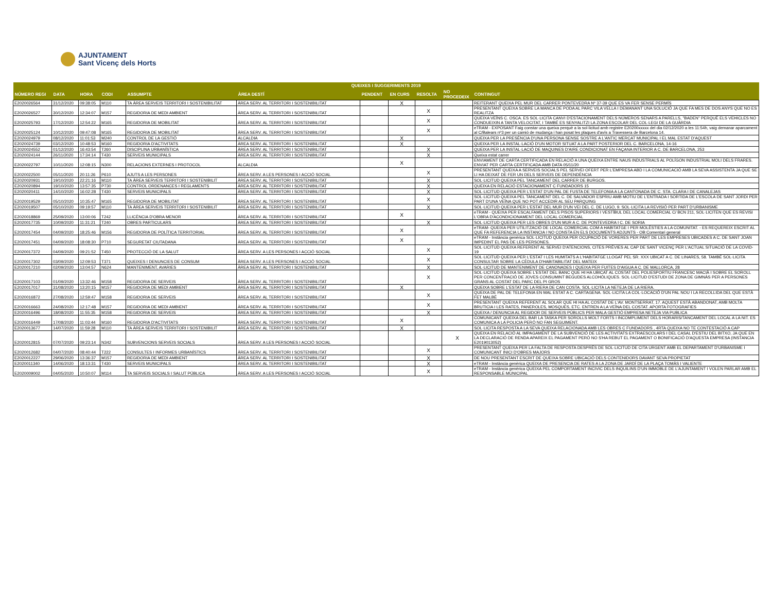AJUNTAMENT
Sant Vicenç dels Horts
| QUEIXES I SUGGERIMENTS 2019 | | | | | | | | | | |
| --- | --- | --- | --- | --- | --- | --- | --- | --- | --- | --- |
| NÚMERO REGI | DATA | HORA | CODI | ASSUMPTE | ÀREA DESTÍ | PENDENT | EN CURS | RESOLTA | NO PROCEDEIX | CONTINGUT |
| E2020026564 | 31/12/2020 | 09:38:05 | M110 | TA ÀREA SERVEIS TERRITORI I SOSTENIBILITAT | ÀREA SERV. AL TERRITORI I SOSTENIBILITAT | | X | | | REITERANT QUEIXA PEL MUR DEL CARRER PONTEVEDRA Nº 37-39 QUE ES VA FER SENSE PERMÍS |
| E2020026527 | 30/12/2020 | 12:34:07 | M157 | REGIDORIA DE MEDI AMBIENT | ÀREA SERV. AL TERRITORI I SOSTENIBILITAT | | | X | | PRESENTANT QUEIXA SOBRE LA MANCA DE PODA AL PARC VILA VELLA I DEMANANT UNA SOLUCIÓ JA QUE FA MES DE DOS ANYS QUE NO ES REALITZA |
| E2020025793 | 17/12/2020 | 12:54:22 | M165 | REGIDORIA DE MOBILITAT | ÀREA SERV. AL TERRITORI I SOSTENIBILITAT | | | X | | QUEIXA VEÏNS C. OSCA. ES SOL·LICITA CANVI D'ESTACIONAMENT DELS NÚMEROS SENARS A PARELLS, "BADEN" PERQUÈ ELS VEHICLES NO CONDUEIXIN A TANTA VELOCITAT, I TAMBÉ ES SENYALITZI LA ZONA ESCOLAR DEL COL·LEGI DE LA GUÀRDIA |
| E2020025124 | 10/12/2020 | 09:47:08 | M165 | REGIDORIA DE MOBILITAT | ÀREA SERV. AL TERRITORI I SOSTENIBILITAT | | | X | | eTRAM - EXPOSANT Faig constar una queixa perquè a la sol·licitud amb registre E20200xxxxx del dia 02/12/2020 a les 11:54h, vaig demanar aparcament al C/Balears nº3 per un camió de mudança i han posat les plaques d'avís a Travessera de Barcelona 14. |
| E2020024979 | 08/12/2020 | 11:01:53 | M240 | CONTROL DE LA GESTIÓ | ALCALDIA | | X | | | QUEIXA PER LA PRESÈNCIA D'UNA PERSONA SENSE SOSTRE A L'ANTIC MERCAT MUNICIPAL I EL MAL ESTAT D'AQUEST |
| E2020024739 | 03/12/2020 | 10:48:53 | M160 | REGIDORIA D'ACTIVITATS | ÀREA SERV. AL TERRITORI I SOSTENIBILITAT | | X | | | QUEIXA PER LA INSTAL·LACIÓ D'UN MOTOR SITUAT A LA PART POSTERIOR DEL C. BARCELONA, 14-16 |
| E2020024552 | 01/12/2020 | 16:43:54 | T260 | DISCIPLINA URBANÍSTICA | ÀREA SERV. AL TERRITORI I SOSTENIBILITAT | | | X | | QUEIXA PER LA INSTAL·LACIÓ DE MAQUINES D'AIRE CONDICIONAT EN FAÇANA INTERIOR A C. DE BARCELONA, 253 |
| E2020024144 | 26/11/2020 | 17:34:14 | T430 | SERVEIS MUNICIPALS | ÀREA SERV. AL TERRITORI I SOSTENIBILITAT | | | X | | Queixa estat carrer |
| E2020022797 | 10/11/2020 | 12:08:15 | N300 | RELACIONS EXTERNES I PROTOCOL | ALCALDIA | | X | | | ENVIAMENT DE CARTA CERTIFICADA EN RELACIÓ A UNA QUEIXA ENTRE NAUS INDUSTRIALS AL POLÍGON INDUSTRIAL MOLI DELS FRARES. ENVIAT PER CARTA CERTIFICADA AMB DATA 05/11/20 |
| E2020022500 | 05/11/2020 | 20:11:26 | P610 | AJUTS A LES PERSONES | ÀREA SERV. A LES PERSONES I ACCIÓ SOCIAL | | | X | | PRESENTANT QUEIXA A SERVEIS SOCIALS PEL SERVEI OFERT PER L'EMPRESA ABD I LA COMUNICACIÓ AMB LA SEVA ASSISTENTA JA QUE SE LI HA DEIXAT DE FER UN DELS SERVEIS DE DEPENDÈNCIA |
| E2020020931 | 19/10/2020 | 22:21:16 | M110 | TA ÀREA SERVEIS TERRITORI I SOSTENIBILIT | ÀREA SERV. AL TERRITORI I SOSTENIBILITAT | | | X | | SOL·LICITUD QUEIXA PEL TANCAMENT DEL CARRER DE BURGOS. |
| E2020020894 | 19/10/2020 | 13:57:35 | P730 | CONTROL ORDENANCES I REGLAMENTS | ÀREA SERV. AL TERRITORI I SOSTENIBILITAT | | | X | | QUEIXA EN RELACIÓ ESTACIONAMENT C FUNDADORS 15 |
| E2020020411 | 14/10/2020 | 16:02:28 | T430 | SERVEIS MUNICIPALS | ÀREA SERV. AL TERRITORI I SOSTENIBILITAT | | | X | | SOL·LICITUD QUEIXA PER L'ESTAT D'UN PAL DE FUSTA DE TELEFONIA A LA CANTONADA DE C. STA. CLARA I DE CANALEJAS |
| E2020019529 | 05/10/2020 | 10:35:47 | M165 | REGIDORIA DE MOBILITAT | ÀREA SERV. AL TERRITORI I SOSTENIBILITAT | | | X | | SOL·LICITUD QUEIXA PEL TANCAMENT DEL C. DE SALVADOR ESPRIU AMB MOTIU DE L'ENTRADA I SORTIDA DE L'ESCOLA DE SANT JORDI PER PART D'UNA VEÏNA QUE NO POT ACCEDIR AL SEU PARQUING |
| E2020019507 | 05/10/2020 | 09:19:57 | M110 | TA ÀREA SERVEIS TERRITORI I SOSTENIBILIT | ÀREA SERV. AL TERRITORI I SOSTENIBILITAT | | | X | | SOL·LICITUD QUEIXA PER L'ESTAT DEL MUR D'UN VEI DEL C. DE LUGO, 9. SOL·LICITA LA REVISIÓ PER PART D'URBANISME |
| E2020018869 | 25/09/2020 | 13:00:06 | T242 | LLICÈNCIA D'OBRA MENOR | ÀREA SERV. AL TERRITORI I SOSTENIBILITAT | | X | | | eTRAM - QUEIXA PER ESCALFAMENT DELS PISOS SUPERIORS I VESTÍBUL DEL LOCAL COMERCIAL C/ BCN 211, SOL·LICITEN QUE ES REVISI L'OBRA D'ACONDICIONAMENT DEL LOCAL COMERCIAL |
| E2020017735 | 10/09/2020 | 11:31:21 | T240 | OBRES PARTICULARS | ÀREA SERV. AL TERRITORI I SOSTENIBILITAT | | | X | | SOL·LICITUD QUEIXA PER LES OBRES D'UN MUR A C. DE PONTEVEDRA I C. DE SORIA |
| E2020017454 | 04/09/2020 | 18:25:46 | M156 | REGIDORIA DE POLÍTICA TERRITORIAL | ÀREA SERV. AL TERRITORI I SOSTENIBILITAT | | X | | | eTRAM- QUEIXA PER UTILITZACIÓ DE LOCAL COMERCIAL COM A HABITATGE I PER MOLÈSTIES A LA COMUNITAT. - ES REQUEREIX ESCRIT AL QUE FA REFERENCIA LA INSTANCIA I NO CONSTA EN ELS DOCUMENTS ADJUNTS - OB:Comentari general |
| E2020017451 | 04/09/2020 | 18:08:30 | P710 | SEGURETAT CIUTADANA | ÀREA SERV. AL TERRITORI I SOSTENIBILITAT | | X | | | eTRAM - Instància genèrica SOL·LICITUD QUEIXA PER OCUPACIÓ DE VORERES PER PART DE LES EMPRESES UBICADES A C. DE SANT JOAN IMPEDINT EL PAS DE LES PERSONES. |
| E2020017372 | 04/09/2020 | 09:21:52 | T450 | PROTECCIÓ DE LA SALUT | ÀREA SERV. A LES PERSONES I ACCIÓ SOCIAL | | | X | | SOL·LICITUD QUEIXA REFERENT AL SERVEI D'ATENCIONS, CITES PRÈVIES AL CAP DE SANT VICENÇ PER L'ACTUAL SITUACIÓ DE LA COVID-19 |
| E2020017302 | 03/09/2020 | 12:09:53 | T371 | QUEIXES I DENUNCIES DE CONSUM | ÀREA SERV. A LES PERSONES I ACCIÓ SOCIAL | | | X | | SOL·LICITUD QUEIXA PER L'ESTAT I LES HUMITATS A L'HABITATGE LLOGAT PEL SR. XXX UBICAT A C. DE LINARES, 58. TAMBÉ SOL·LICITA CONSULTAR SOBRE LA CÈDULA D'HABITABILITAT DEL MATEIX |
| E2020017210 | 02/09/2020 | 13:04:57 | N624 | MANTENIMENT, AVARIES | ÀREA SERV. AL TERRITORI I SOSTENIBILITAT | | | X | | SOL·LICITUD DE MANTENIMENT DE CANONADES I QUEIXA PER FUITES D'AIGUA A C. DE MALLORCA, 28 |
| E2020017103 | 01/09/2020 | 13:32:46 | M158 | REGIDORIA DE SERVEIS | ÀREA SERV. AL TERRITORI I SOSTENIBILITAT | | | X | | SOL·LICITUD QUEIXA SOBRE L'ESTAT DEL BANC QUE HI HA UBICAT AL COSTAT DEL POLIESPORTIU FRANCESC MACIÀ I SOBRE EL SOROLL PER CONCENTRACIÓ DE JOVES CONSUMINT BEGUDES ALCOHÒLIQUES. SOL·LICITUD D'ESTUDI DE ZONA DE GIMNÀS PER A PERSONES GRANS AL COSTAT DEL PARC DEL PI GROS |
| E2020017017 | 31/08/2020 | 13:20:15 | M157 | REGIDORIA DE MEDI AMBIENT | ÀREA SERV. AL TERRITORI I SOSTENIBILITAT | | X | | | QUEIXA SOBRE L'ESTAT DE LA RIERA DE CAN COSTA. SOL·LICITA LA NETEJA DE LA RIERA. |
| E2020016872 | 27/08/2020 | 12:59:47 | M158 | REGIDORIA DE SERVEIS | ÀREA SERV. AL TERRITORI I SOSTENIBILITAT | | | X | | QUEIXA DE PAL DE TELEFONIA EN MAL ESTAT A C. CARTAGENA. SOL·LICITA LA COL·LOCACIÓ D'UN PAL NOU I LA RECOLLIDA DEL QUE ESTÀ FET MALBÉ |
| E2020016663 | 24/08/2020 | 12:17:48 | M157 | REGIDORIA DE MEDI AMBIENT | ÀREA SERV. AL TERRITORI I SOSTENIBILITAT | | | X | | PRESENTANT QUEIXA REFERENT AL SOLAR QUE HI HA AL COSTAT DE L'AV. MONTSERRAT, 17. AQUEST ESTÀ ABANDONAT, AMB MOLTA BRUTICIA I LES RATES, PANEROLES, MOSQUES, ETC. ENTREN A LA VEÏNA DEL COSTAT. APORTA FOTOGRAFIES |
| E2020016496 | 18/08/2020 | 11:55:35 | M158 | REGIDORIA DE SERVEIS | ÀREA SERV. AL TERRITORI I SOSTENIBILITAT | | | X | | QUEIXA / DENUNCIA AL REGIDOR DE SERVEIS PÚBLICS PER MALA GESTIÓ EMPRESA NETEJA VIA PUBLICA |
| E2020016449 | 17/08/2020 | 11:03:44 | M160 | REGIDORIA D'ACTIVITATS | ÀREA SERV. AL TERRITORI I SOSTENIBILITAT | | X | | | COMUNICANT QUEIXA DEL BAR LA TASKA PER SOROLLS MOLT FORTS I INCOMPLIMENT DELS HORARIS/TANCAMENT DEL LOCAL A LA NIT. ES COMUNICA A LA POLICIA PERÒ NO FAN SEGUIMENT. |
| E2020013677 | 14/07/2020 | 11:59:28 | M110 | TA ÀREA SERVEIS TERRITORI I SOSTENIBILIT | ÀREA SERV. AL TERRITORI I SOSTENIBILITAT | | X | | | SOL·LICITA RESPOSTA A LA SEVA QUEIXA RELACIONADA AMB LES OBRES C FUNDADORS , 4RTA QUEIXA NO TE CONTESTACIÓ A CAP |
| E2020012815 | 07/07/2020 | 09:23:14 | N342 | SUBVENCIONS SERVEIS SOCIALS | ÀREA SERV. A LES PERSONES I ACCIÓ SOCIAL | | | | X | QUEIXA EN RELACIÓ AL IMPAGAMENT DE LA SUBVENCIÓ DE LES ACTIVITATS EXTRAESCOLARS I DEL CASAL D'ESTIU DEL BITXO, JA QUE EN LA DECLARACIÓ DE RENDA APAREIX EL PAGAMENT PERÒ NO S'HA REBUT EL PAGAMENT O BONIFICACIÓ D'AQUESTA EMPRESA (INSTANCIA E2019013052) |
| E2020012682 | 04/07/2020 | 08:40:44 | T222 | CONSULTES I INFORMES URBANÍSTICS | ÀREA SERV. AL TERRITORI I SOSTENIBILITAT | | | X | | PRESENTANT QUEIXA PER LA FALTA DE RESPOSTA DESPRÉS DE SOL·LICITUD DE CITA URGENT AMB EL DEPARTAMENT D'URBANISME I COMUNICANT INICI D'OBRES MAJORS |
| E2020012227 | 29/06/2020 | 13:36:37 | M157 | REGIDORIA DE MEDI AMBIENT | ÀREA SERV. AL TERRITORI I SOSTENIBILITAT | | | X | | DE NOU PRESENTANT ESCRIT DE QUEIXA SOBRE UBICACIÓ DELS CONTENIDORS DAVANT SEVA PROPIETAT |
| E2020011340 | 14/06/2020 | 18:13:31 | T430 | SERVEIS MUNICIPALS | ÀREA SERV. AL TERRITORI I SOSTENIBILITAT | | | X | | eTRAM - Instància genèrica QUEIXA DE PRESENCIA DE RATES A LA ZONA DE JARDÍ DE LA PLAÇA TOMÀS I VALIENTE |
| E2020009002 | 04/05/2020 | 10:50:07 | M114 | TA SERVEIS SOCIALS I SALUT PÚBLICA | ÀREA SERV. A LES PERSONES I ACCIÓ SOCIAL | | | X | | eTRAM - Instància genèrica QUEIXA PEL COMPORTAMENT INCIVIC DELS INQUILINS D'UN IMMOBLE DE L'AJUNTAMENT I VOLEN PARLAR AMB EL RESPONSABLE MUNICIPAL |